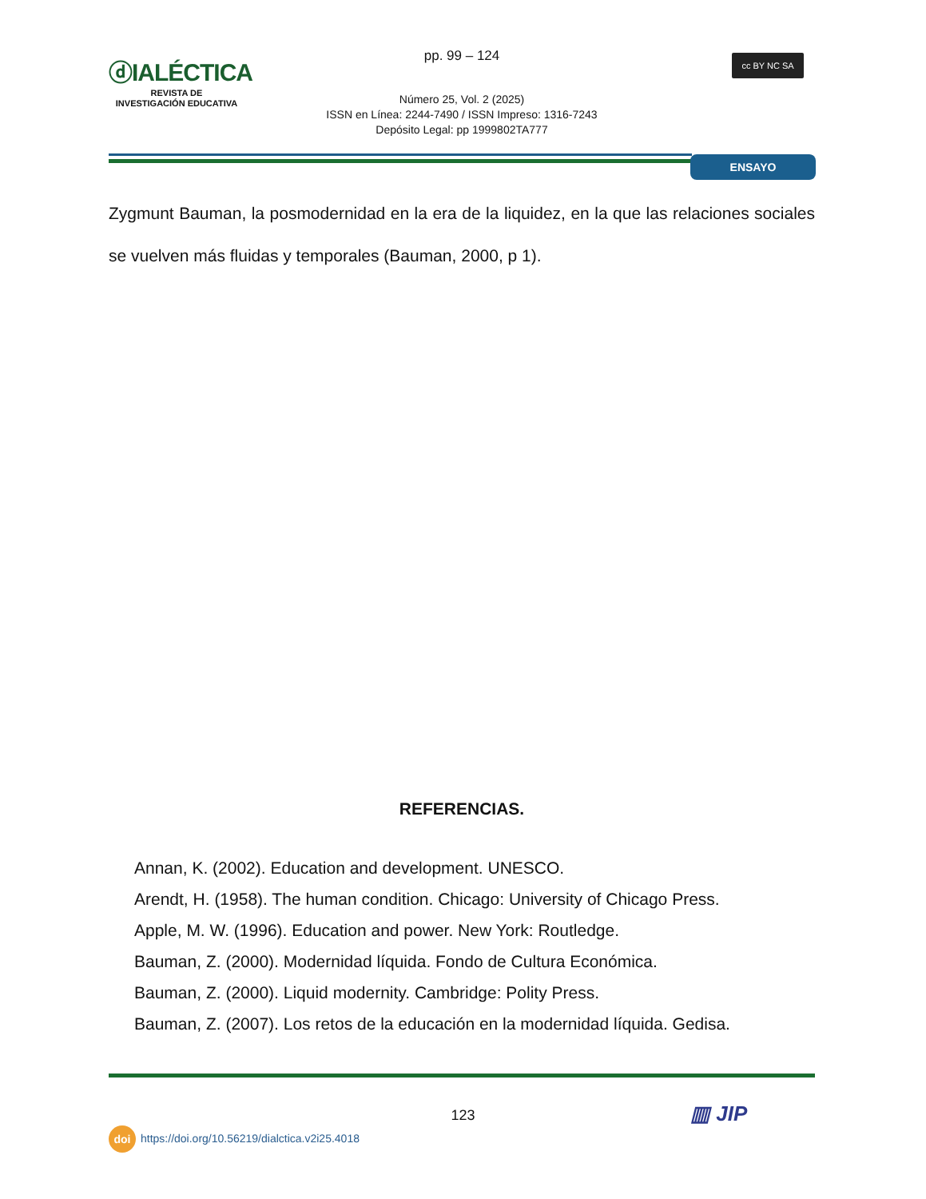ⓓIALÉCTICA
REVISTA DE
INVESTIGACIÓN EDUCATIVA
pp. 99 – 124
Número 25, Vol. 2 (2025)
ISSN en Línea: 2244-7490 / ISSN Impreso: 1316-7243
Depósito Legal: pp 1999802TA777
cc BY NC SA
ENSAYO
Zygmunt Bauman, la posmodernidad en la era de la liquidez, en la que las relaciones sociales se vuelven más fluidas y temporales (Bauman, 2000, p 1).
REFERENCIAS.
Annan, K. (2002). Education and development. UNESCO.
Arendt, H. (1958). The human condition. Chicago: University of Chicago Press.
Apple, M. W. (1996). Education and power. New York: Routledge.
Bauman, Z. (2000). Modernidad líquida. Fondo de Cultura Económica.
Bauman, Z. (2000). Liquid modernity. Cambridge: Polity Press.
Bauman, Z. (2007). Los retos de la educación en la modernidad líquida. Gedisa.
123
doi https://doi.org/10.56219/dialctica.v2i25.4018
▥ JIP